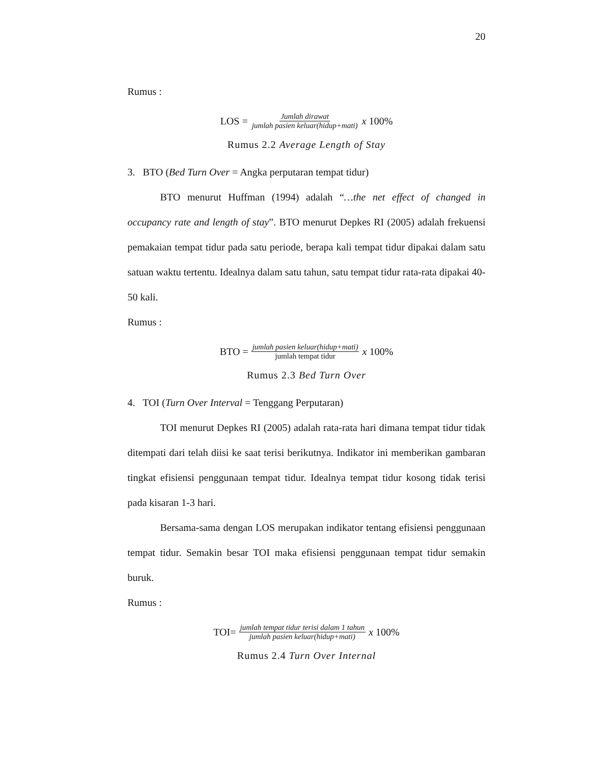20
Rumus :
LOS = Jumlah dirawat jumlah pasien keluar(hidup+mati) x 100%
Rumus 2.2 Average Length of Stay
3. BTO (Bed Turn Over = Angka perputaran tempat tidur)
BTO menurut Huffman (1994) adalah “…the net effect of changed in occupancy rate and length of stay”. BTO menurut Depkes RI (2005) adalah frekuensi pemakaian tempat tidur pada satu periode, berapa kali tempat tidur dipakai dalam satu satuan waktu tertentu. Idealnya dalam satu tahun, satu tempat tidur rata-rata dipakai 40-50 kali.
Rumus :
BTO = jumlah pasien keluar(hidup+mati) jumlah tempat tidur x 100%
Rumus 2.3 Bed Turn Over
4. TOI (Turn Over Interval = Tenggang Perputaran)
TOI menurut Depkes RI (2005) adalah rata-rata hari dimana tempat tidur tidak ditempati dari telah diisi ke saat terisi berikutnya. Indikator ini memberikan gambaran tingkat efisiensi penggunaan tempat tidur. Idealnya tempat tidur kosong tidak terisi pada kisaran 1-3 hari.
Bersama-sama dengan LOS merupakan indikator tentang efisiensi penggunaan tempat tidur. Semakin besar TOI maka efisiensi penggunaan tempat tidur semakin buruk.
Rumus :
TOI= jumlah tempat tidur terisi dalam 1 tahun jumlah pasien keluar(hidup+mati) x 100%
Rumus 2.4 Turn Over Internal